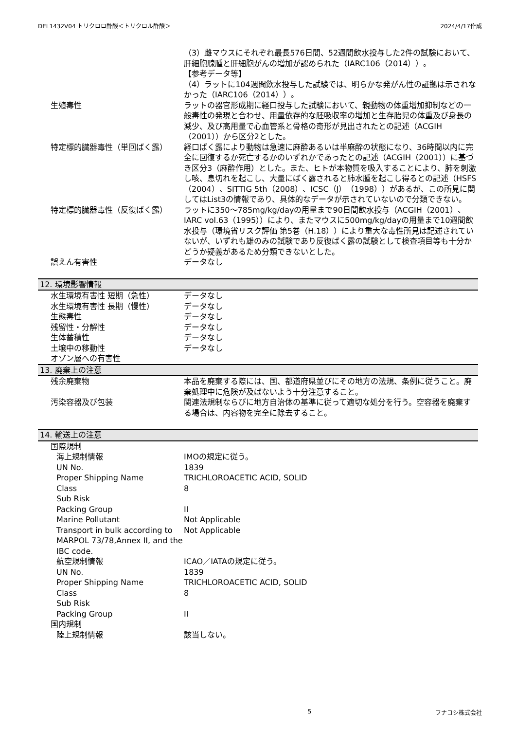DEL1432V04 トリクロロ酢酸＜トリクロル酢酸＞ 2024/4/17作成
| | （3）雌マウスにそれぞれ最長576日間、52週間飲水投与した2件の試験において、肝細胞腺腫と肝細胞がんの増加が認められた（IARC106（2014））。 【参考データ等】 （4）ラットに104週間飲水投与した試験では、明らかな発がん性の証拠は示されなかった（IARC106（2014））。 |
| 生殖毒性 | ラットの器官形成期に経口投与した試験において、親動物の体重増加抑制などの一般毒性の発現と合わせ、用量依存的な胚吸収率の増加と生存胎児の体重及び身長の減少、及び高用量で心血管系と骨格の奇形が見出されたとの記述（ACGIH（2001））から区分2とした。 |
| 特定標的臓器毒性（単回ばく露） | 経口ばく露により動物は急速に麻酔あるいは半麻酔の状態になり、36時間以内に完全に回復するか死亡するかのいずれかであったとの記述（ACGIH（2001））に基づき区分3（麻酔作用）とした。また、ヒトが本物質を吸入することにより、肺を刺激し咳、息切れを起こし、大量にばく露されると肺水腫を起こし得るとの記述（HSFS（2004）、SITTIG 5th（2008）、ICSC（J）（1998））があるが、この所見に関してはList3の情報であり、具体的なデータが示されていないので分類できない。 |
| 特定標的臓器毒性（反復ばく露） | ラットに350～785mg/kg/dayの用量まで90日間飲水投与（ACGIH（2001）、IARC vol.63（1995））により、またマウスに500mg/kg/dayの用量まで10週間飲水投与（環境省リスク評価 第5巻（H.18））により重大な毒性所見は記述されていないが、いずれも雄のみの試験であり反復ばく露の試験として検査項目等も十分かどうか疑義があるため分類できないとした。 |
| 誤えん有害性 | データなし |
12. 環境影響情報
| 水生環境有害性 短期（急性） | データなし |
| 水生環境有害性 長期（慢性） | データなし |
| 生態毒性 | データなし |
| 残留性・分解性 | データなし |
| 生体蓄積性 | データなし |
| 土壌中の移動性 | データなし |
| オゾン層への有害性 | |
13. 廃棄上の注意
| 残余廃棄物 | 本品を廃棄する際には、国、都道府県並びにその地方の法規、条例に従うこと。廃棄処理中に危険が及ばないよう十分注意すること。 |
| 汚染容器及び包装 | 関連法規制ならびに地方自治体の基準に従って適切な処分を行う。空容器を廃棄する場合は、内容物を完全に除去すること。 |
14. 輸送上の注意
| 国際規制 | |
| 海上規制情報 | IMOの規定に従う。 |
| UN No. | 1839 |
| Proper Shipping Name | TRICHLOROACETIC ACID, SOLID |
| Class | 8 |
| Sub Risk | |
| Packing Group | II |
| Marine Pollutant | Not Applicable |
| Transport in bulk according to MARPOL 73/78,Annex II, and the IBC code. | Not Applicable |
| 航空規制情報 | ICAO／IATAの規定に従う。 |
| UN No. | 1839 |
| Proper Shipping Name | TRICHLOROACETIC ACID, SOLID |
| Class | 8 |
| Sub Risk | |
| Packing Group | II |
| 国内規制 | |
| 陸上規制情報 | 該当しない。 |
5 フナコシ株式会社